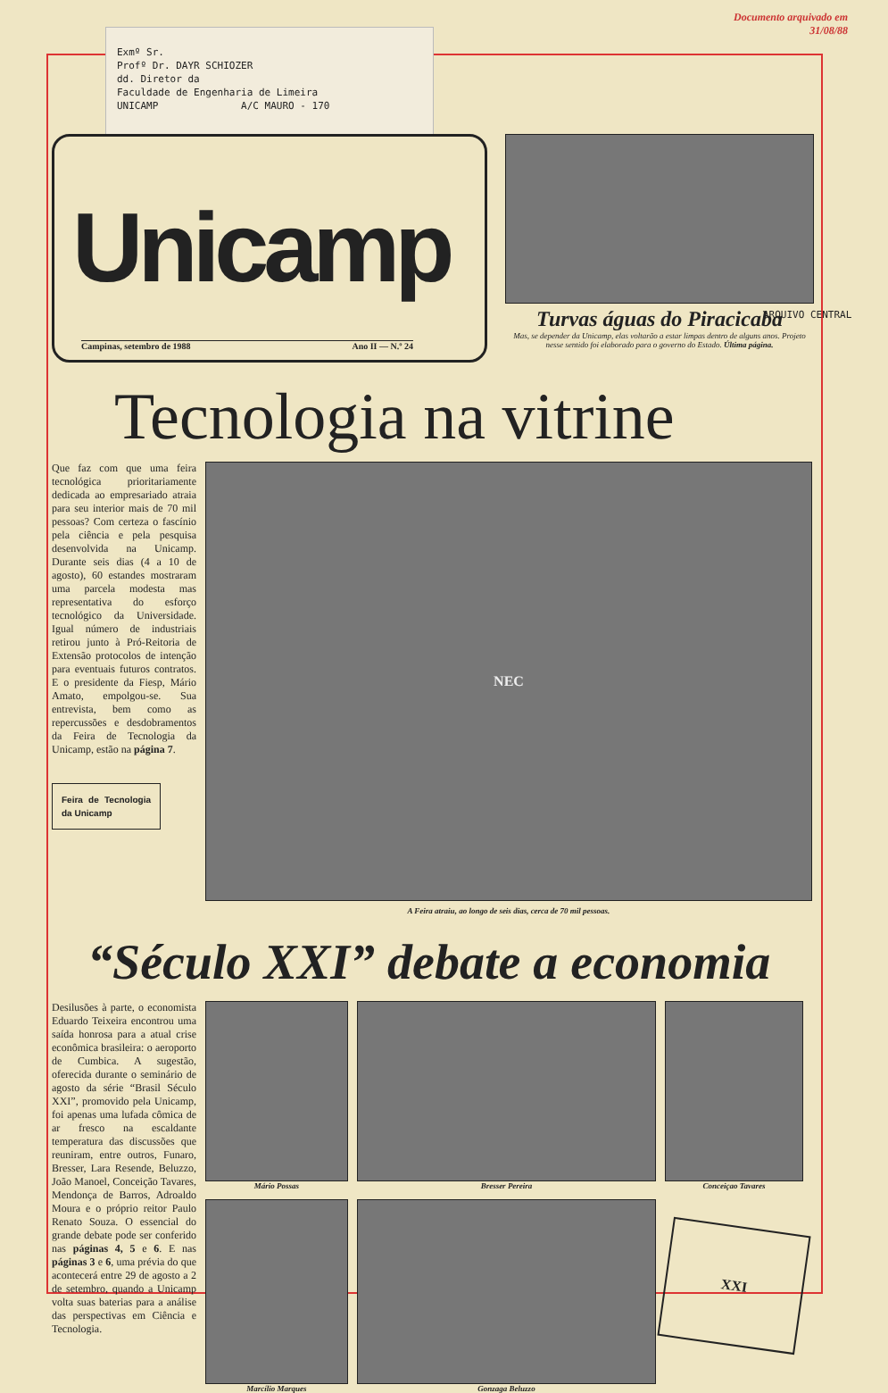Documento arquivado em
31/08/88
Exmº Sr. Profº Dr. DAYR SCHIOZER dd. Diretor da Faculdade de Engenharia de Limeira UNICAMP A/C MAURO - 170
ARQUIVO CENTRAL
Unicamp
Campinas, setembro de 1988 Ano II — N.º 24
Turvas águas do Piracicaba
Mas, se depender da Unicamp, elas voltarão a estar limpas dentro de alguns anos. Projeto nesse sentido foi elaborado para o governo do Estado. Última página.
Tecnologia na vitrine
Que faz com que uma feira tecnológica prioritariamente dedicada ao empresariado atraia para seu interior mais de 70 mil pessoas? Com certeza o fascínio pela ciência e pela pesquisa desenvolvida na Unicamp. Durante seis dias (4 a 10 de agosto), 60 estandes mostraram uma parcela modesta mas representativa do esforço tecnológico da Universidade. Igual número de industriais retirou junto à Pró-Reitoria de Extensão protocolos de intenção para eventuais futuros contratos. E o presidente da Fiesp, Mário Amato, empolgou-se. Sua entrevista, bem como as repercussões e desdobramentos da Feira de Tecnologia da Unicamp, estão na página 7.
Feira de Tecnologia da Unicamp
NEC
A Feira atraiu, ao longo de seis dias, cerca de 70 mil pessoas.
“Século XXI” debate a economia
Desilusões à parte, o economista Eduardo Teixeira encontrou uma saída honrosa para a atual crise econômica brasileira: o aeroporto de Cumbica. A sugestão, oferecida durante o seminário de agosto da série “Brasil Século XXI”, promovido pela Unicamp, foi apenas uma lufada cômica de ar fresco na escaldante temperatura das discussões que reuniram, entre outros, Funaro, Bresser, Lara Resende, Beluzzo, João Manoel, Conceição Tavares, Mendonça de Barros, Adroaldo Moura e o próprio reitor Paulo Renato Souza. O essencial do grande debate pode ser conferido nas páginas 4, 5 e 6. E nas páginas 3 e 6, uma prévia do que acontecerá entre 29 de agosto a 2 de setembro, quando a Unicamp volta suas baterias para a análise das perspectivas em Ciência e Tecnologia.
Mário Possas Bresser Pereira Conceiçao Tavares
Marcílio Marques Gonzaga Beluzzo
XXI